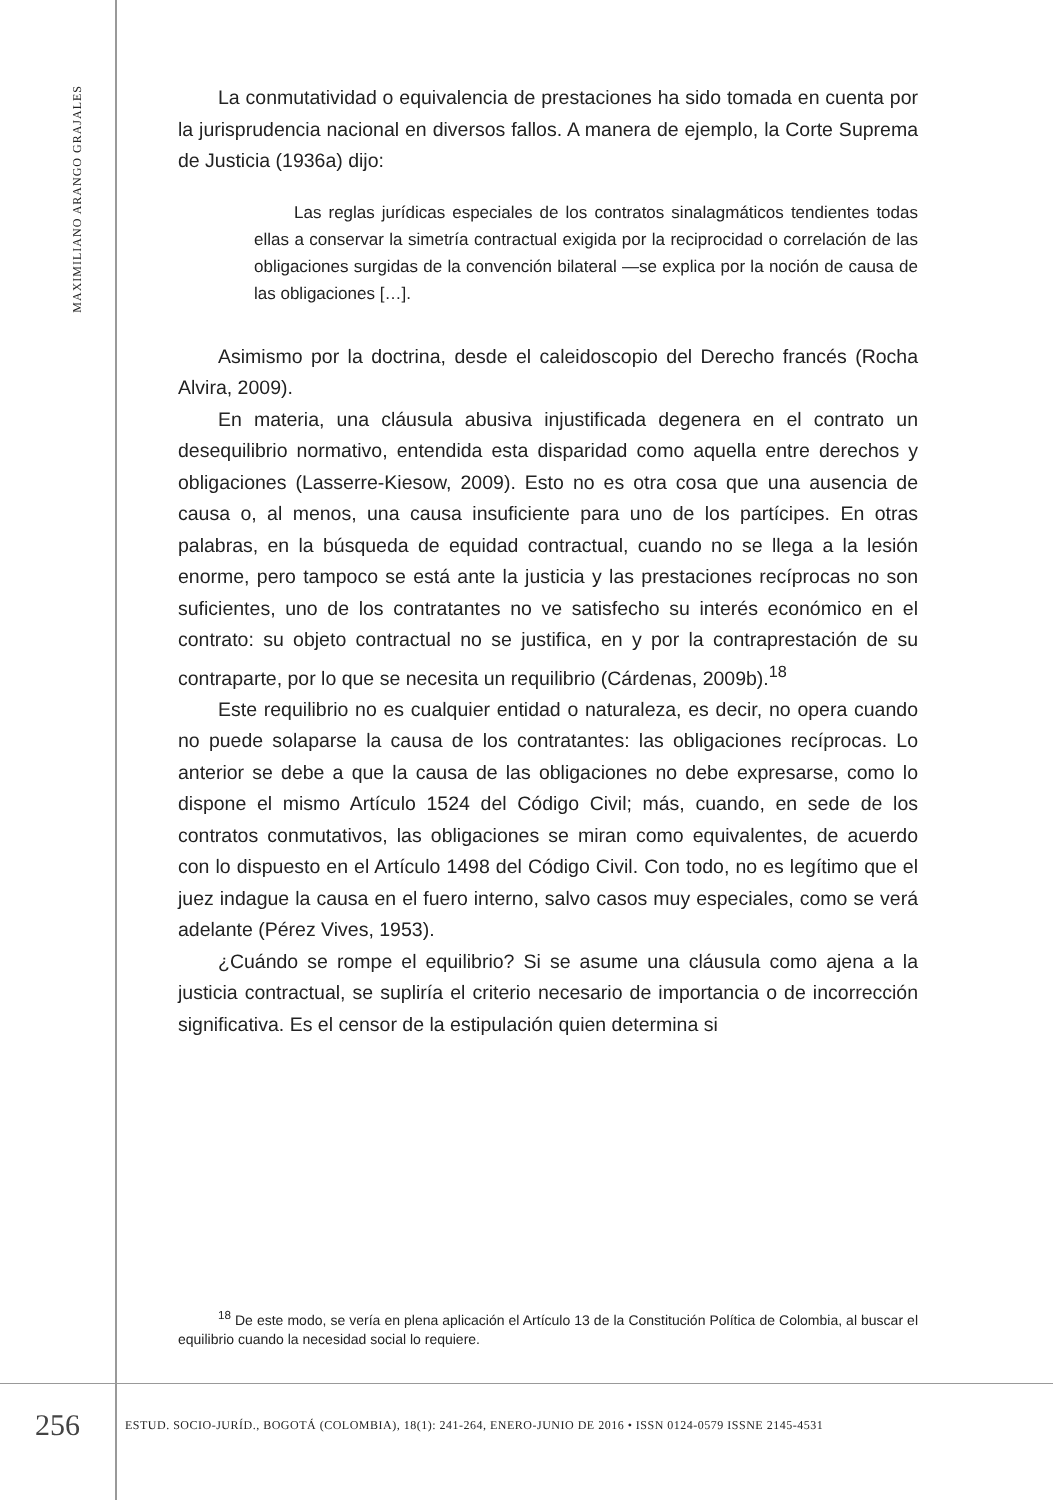MAXIMILIANO ARANGO GRAJALES
La conmutatividad o equivalencia de prestaciones ha sido tomada en cuenta por la jurisprudencia nacional en diversos fallos. A manera de ejemplo, la Corte Suprema de Justicia (1936a) dijo:
Las reglas jurídicas especiales de los contratos sinalagmáticos tendientes todas ellas a conservar la simetría contractual exigida por la reciprocidad o correlación de las obligaciones surgidas de la convención bilateral —se explica por la noción de causa de las obligaciones […].
Asimismo por la doctrina, desde el caleidoscopio del Derecho francés (Rocha Alvira, 2009).
En materia, una cláusula abusiva injustificada degenera en el contrato un desequilibrio normativo, entendida esta disparidad como aquella entre derechos y obligaciones (Lasserre-Kiesow, 2009). Esto no es otra cosa que una ausencia de causa o, al menos, una causa insuficiente para uno de los partícipes. En otras palabras, en la búsqueda de equidad contractual, cuando no se llega a la lesión enorme, pero tampoco se está ante la justicia y las prestaciones recíprocas no son suficientes, uno de los contratantes no ve satisfecho su interés económico en el contrato: su objeto contractual no se justifica, en y por la contraprestación de su contraparte, por lo que se necesita un requilibrio (Cárdenas, 2009b).<sup>18</sup>
Este requilibrio no es cualquier entidad o naturaleza, es decir, no opera cuando no puede solaparse la causa de los contratantes: las obligaciones recíprocas. Lo anterior se debe a que la causa de las obligaciones no debe expresarse, como lo dispone el mismo Artículo 1524 del Código Civil; más, cuando, en sede de los contratos conmutativos, las obligaciones se miran como equivalentes, de acuerdo con lo dispuesto en el Artículo 1498 del Código Civil. Con todo, no es legítimo que el juez indague la causa en el fuero interno, salvo casos muy especiales, como se verá adelante (Pérez Vives, 1953).
¿Cuándo se rompe el equilibrio? Si se asume una cláusula como ajena a la justicia contractual, se supliría el criterio necesario de importancia o de incorrección significativa. Es el censor de la estipulación quien determina si
<sup>18</sup> De este modo, se vería en plena aplicación el Artículo 13 de la Constitución Política de Colombia, al buscar el equilibrio cuando la necesidad social lo requiere.
256
ESTUD. SOCIO-JURÍD., BOGOTÁ (COLOMBIA), 18(1): 241-264, ENERO-JUNIO DE 2016 • ISSN 0124-0579 ISSNE 2145-4531